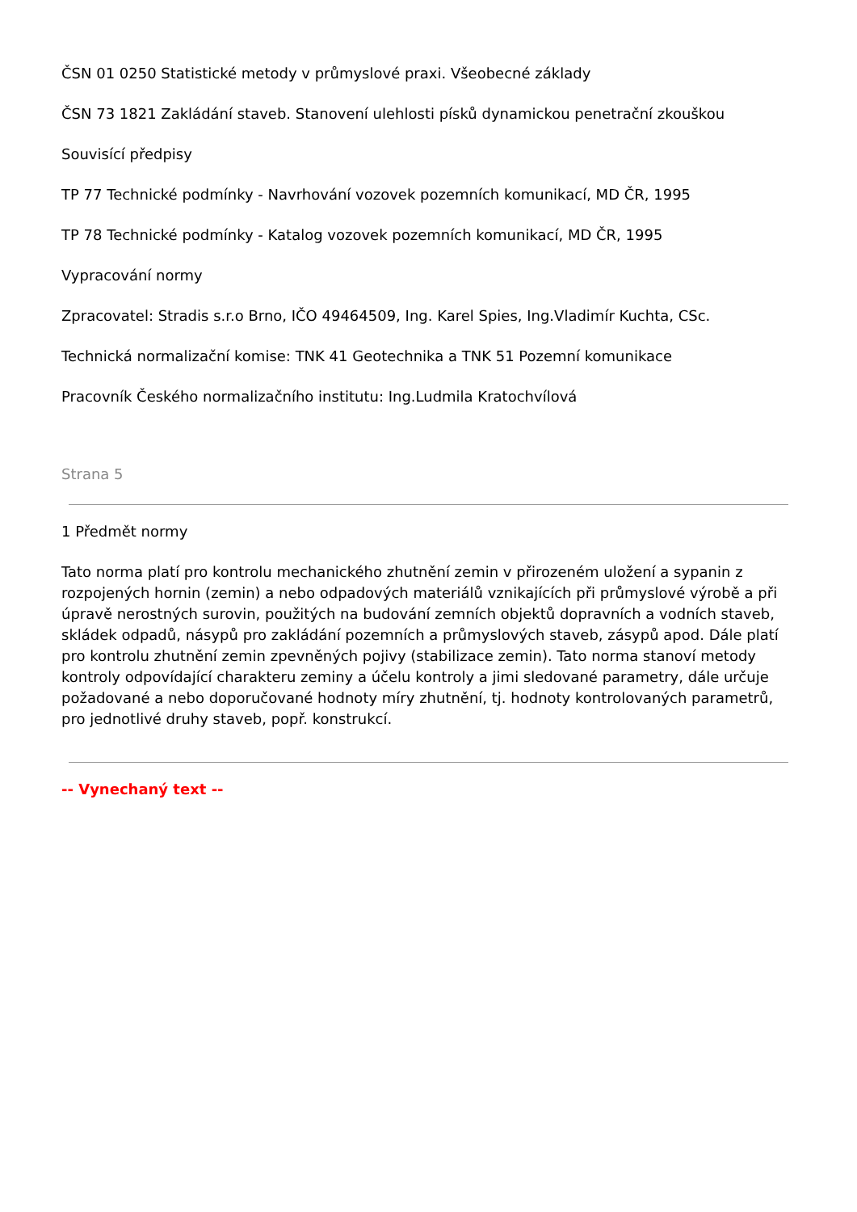ČSN 01 0250 Statistické metody v průmyslové praxi. Všeobecné základy
ČSN 73 1821 Zakládání staveb. Stanovení ulehlosti písků dynamickou penetrační zkouškou
Souvisící předpisy
TP 77 Technické podmínky - Navrhování vozovek pozemních komunikací, MD ČR, 1995
TP 78 Technické podmínky - Katalog vozovek pozemních komunikací, MD ČR, 1995
Vypracování normy
Zpracovatel: Stradis s.r.o Brno, IČO 49464509, Ing. Karel Spies, Ing.Vladimír Kuchta, CSc.
Technická normalizační komise: TNK 41 Geotechnika a TNK 51 Pozemní komunikace
Pracovník Českého normalizačního institutu: Ing.Ludmila Kratochvílová
Strana 5
1 Předmět normy
Tato norma platí pro kontrolu mechanického zhutnění zemin v přirozeném uložení a sypanin z rozpojených hornin (zemin) a nebo odpadových materiálů vznikajících při průmyslové výrobě a při úpravě nerostných surovin, použitých na budování zemních objektů dopravních a vodních staveb, skládek odpadů, násypů pro zakládání pozemních a průmyslových staveb, zásypů apod. Dále platí pro kontrolu zhutnění zemin zpevněných pojivy (stabilizace zemin). Tato norma stanoví metody kontroly odpovídající charakteru zeminy a účelu kontroly a jimi sledované parametry, dále určuje požadované a nebo doporučované hodnoty míry zhutnění, tj. hodnoty kontrolovaných parametrů, pro jednotlivé druhy staveb, popř. konstrukcí.
-- Vynechaný text --